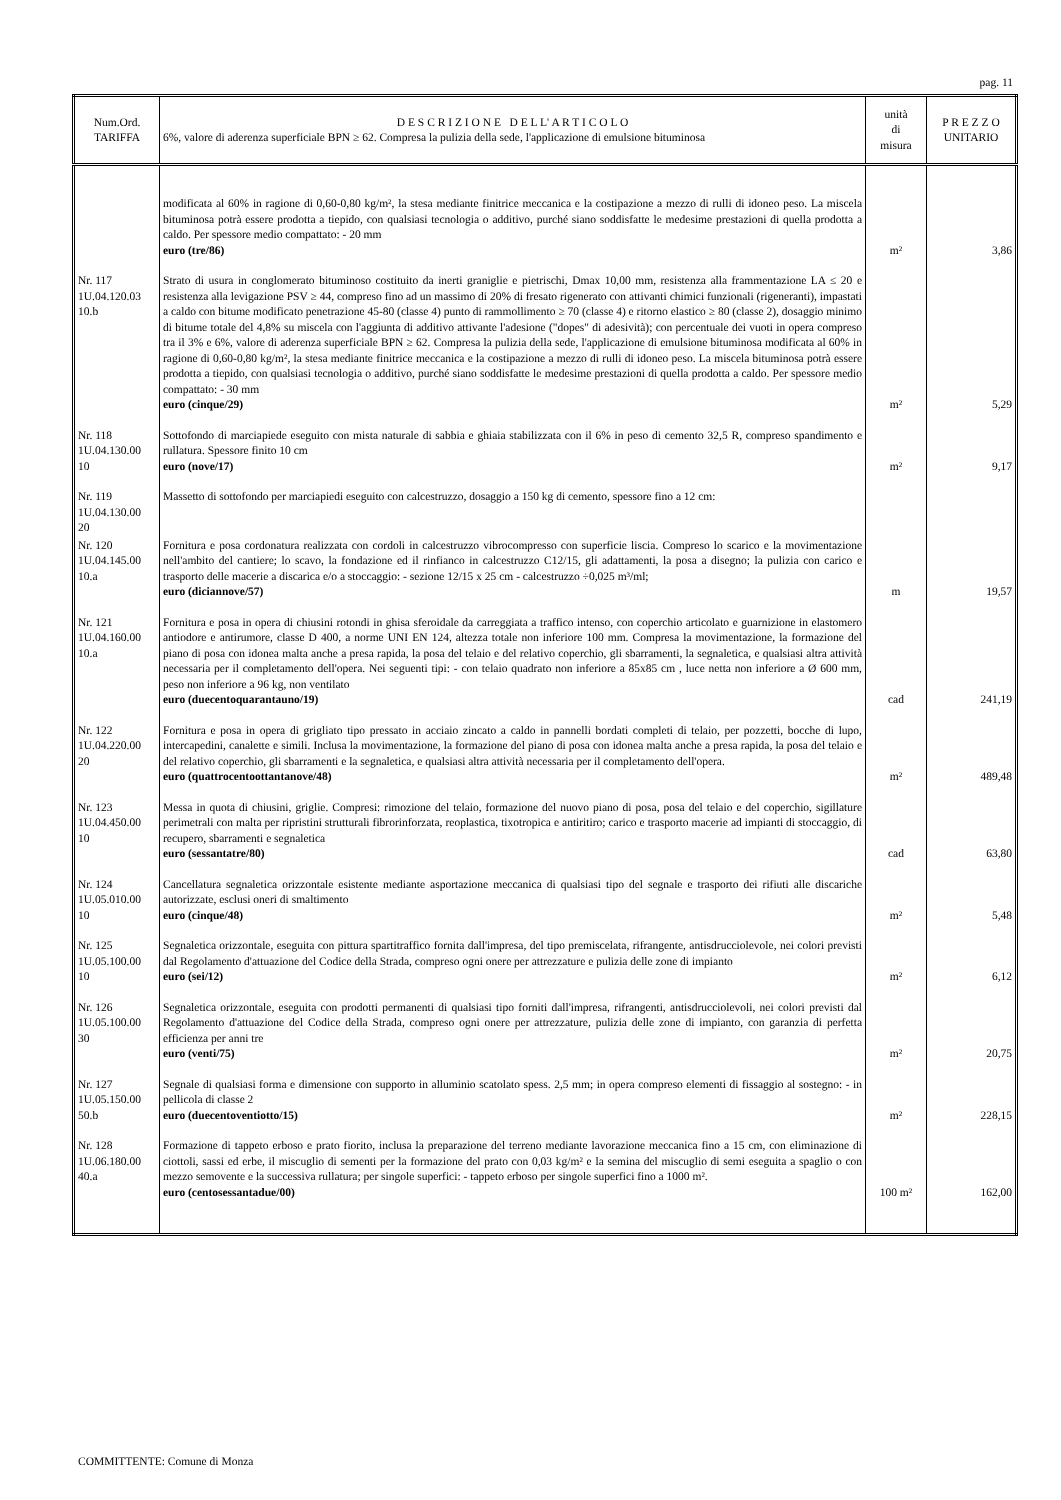pag. 11
| Num.Ord. TARIFFA | D E S C R I Z I O N E D E L L' A R T I C O L O 6%, valore di aderenza superficiale BPN ≥ 62. Compresa la pulizia della sede, l'applicazione di emulsione bituminosa | unità di misura | P R E Z Z O UNITARIO |
| --- | --- | --- | --- |
| | modificata al 60% in ragione di 0,60-0,80 kg/m², la stesa mediante finitrice meccanica e la costipazione a mezzo di rulli di idoneo peso. La miscela bituminosa potrà essere prodotta a tiepido, con qualsiasi tecnologia o additivo, purché siano soddisfatte le medesime prestazioni di quella prodotta a caldo. Per spessore medio compattato: - 20 mm euro (tre/86) | m² | 3,86 |
| Nr. 117 1U.04.120.03 10.b | Strato di usura in conglomerato bituminoso costituito da inerti graniglie e pietrischi, Dmax 10,00 mm, resistenza alla frammentazione LA ≤ 20 e resistenza alla levigazione PSV ≥ 44, compreso fino ad un massimo di 20% di fresato rigenerato con attivanti chimici funzionali (rigeneranti), impastati a caldo con bitume modificato penetrazione 45-80 (classe 4) punto di rammollimento ≥ 70 (classe 4) e ritorno elastico ≥ 80 (classe 2), dosaggio minimo di bitume totale del 4,8% su miscela con l'aggiunta di additivo attivante l'adesione ("dopes" di adesività); con percentuale dei vuoti in opera compreso tra il 3% e 6%, valore di aderenza superficiale BPN ≥ 62. Compresa la pulizia della sede, l'applicazione di emulsione bituminosa modificata al 60% in ragione di 0,60-0,80 kg/m², la stesa mediante finitrice meccanica e la costipazione a mezzo di rulli di idoneo peso. La miscela bituminosa potrà essere prodotta a tiepido, con qualsiasi tecnologia o additivo, purché siano soddisfatte le medesime prestazioni di quella prodotta a caldo. Per spessore medio compattato: - 30 mm euro (cinque/29) | m² | 5,29 |
| Nr. 118 1U.04.130.00 10 | Sottofondo di marciapiede eseguito con mista naturale di sabbia e ghiaia stabilizzata con il 6% in peso di cemento 32,5 R, compreso spandimento e rullatura. Spessore finito 10 cm euro (nove/17) | m² | 9,17 |
| Nr. 119 1U.04.130.00 20 | Massetto di sottofondo per marciapiedi eseguito con calcestruzzo, dosaggio a 150 kg di cemento, spessore fino a 12 cm: | | |
| Nr. 120 1U.04.145.00 10.a | Fornitura e posa cordonatura realizzata con cordoli in calcestruzzo vibrocompresso con superficie liscia. Compreso lo scarico e la movimentazione nell'ambito del cantiere; lo scavo, la fondazione ed il rinfianco in calcestruzzo C12/15, gli adattamenti, la posa a disegno; la pulizia con carico e trasporto delle macerie a discarica e/o a stoccaggio: - sezione 12/15 x 25 cm - calcestruzzo ÷0,025 m³/ml; euro (diciannove/57) | m | 19,57 |
| Nr. 121 1U.04.160.00 10.a | Fornitura e posa in opera di chiusini rotondi in ghisa sferoidale da carreggiata a traffico intenso, con coperchio articolato e guarnizione in elastomero antiodore e antirumore, classe D 400, a norme UNI EN 124, altezza totale non inferiore 100 mm. Compresa la movimentazione, la formazione del piano di posa con idonea malta anche a presa rapida, la posa del telaio e del relativo coperchio, gli sbarramenti, la segnaletica, e qualsiasi altra attività necessaria per il completamento dell'opera. Nei seguenti tipi: - con telaio quadrato non inferiore a 85x85 cm , luce netta non inferiore a Ø 600 mm, peso non inferiore a 96 kg, non ventilato euro (duecentoquarantauno/19) | cad | 241,19 |
| Nr. 122 1U.04.220.00 20 | Fornitura e posa in opera di grigliato tipo pressato in acciaio zincato a caldo in pannelli bordati completi di telaio, per pozzetti, bocche di lupo, intercapedini, canalette e simili. Inclusa la movimentazione, la formazione del piano di posa con idonea malta anche a presa rapida, la posa del telaio e del relativo coperchio, gli sbarramenti e la segnaletica, e qualsiasi altra attività necessaria per il completamento dell'opera. euro (quattrocentoottantanove/48) | m² | 489,48 |
| Nr. 123 1U.04.450.00 10 | Messa in quota di chiusini, griglie. Compresi: rimozione del telaio, formazione del nuovo piano di posa, posa del telaio e del coperchio, sigillature perimetrali con malta per ripristini strutturali fibrorinforzata, reoplastica, tixotropica e antiritiro; carico e trasporto macerie ad impianti di stoccaggio, di recupero, sbarramenti e segnaletica euro (sessantatre/80) | cad | 63,80 |
| Nr. 124 1U.05.010.00 10 | Cancellatura segnaletica orizzontale esistente mediante asportazione meccanica di qualsiasi tipo del segnale e trasporto dei rifiuti alle discariche autorizzate, esclusi oneri di smaltimento euro (cinque/48) | m² | 5,48 |
| Nr. 125 1U.05.100.00 10 | Segnaletica orizzontale, eseguita con pittura spartitraffico fornita dall'impresa, del tipo premiscelata, rifrangente, antisdrucciolevole, nei colori previsti dal Regolamento d'attuazione del Codice della Strada, compreso ogni onere per attrezzature e pulizia delle zone di impianto euro (sei/12) | m² | 6,12 |
| Nr. 126 1U.05.100.00 30 | Segnaletica orizzontale, eseguita con prodotti permanenti di qualsiasi tipo forniti dall'impresa, rifrangenti, antisdrucciolevoli, nei colori previsti dal Regolamento d'attuazione del Codice della Strada, compreso ogni onere per attrezzature, pulizia delle zone di impianto, con garanzia di perfetta efficienza per anni tre euro (venti/75) | m² | 20,75 |
| Nr. 127 1U.05.150.00 50.b | Segnale di qualsiasi forma e dimensione con supporto in alluminio scatolato spess. 2,5 mm; in opera compreso elementi di fissaggio al sostegno: - in pellicola di classe 2 euro (duecentoventiotto/15) | m² | 228,15 |
| Nr. 128 1U.06.180.00 40.a | Formazione di tappeto erboso e prato fiorito, inclusa la preparazione del terreno mediante lavorazione meccanica fino a 15 cm, con eliminazione di ciottoli, sassi ed erbe, il miscuglio di sementi per la formazione del prato con 0,03 kg/m² e la semina del miscuglio di semi eseguita a spaglio o con mezzo semovente e la successiva rullatura; per singole superfici: - tappeto erboso per singole superfici fino a 1000 m². euro (centosessantadue/00) | 100 m² | 162,00 |
COMMITTENTE: Comune di Monza